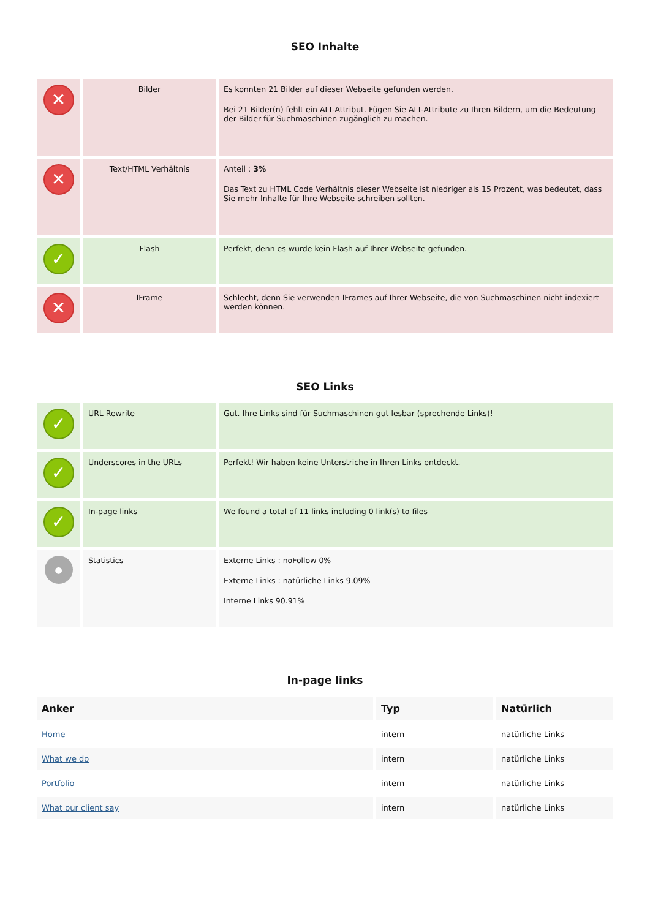SEO Inhalte
| ✕ | Bilder | Es konnten 21 Bilder auf dieser Webseite gefunden werden. Bei 21 Bilder(n) fehlt ein ALT-Attribut. Fügen Sie ALT-Attribute zu Ihren Bildern, um die Bedeutung der Bilder für Suchmaschinen zugänglich zu machen. |
| ✕ | Text/HTML Verhältnis | Anteil : 3% Das Text zu HTML Code Verhältnis dieser Webseite ist niedriger als 15 Prozent, was bedeutet, dass Sie mehr Inhalte für Ihre Webseite schreiben sollten. |
| ✓ | Flash | Perfekt, denn es wurde kein Flash auf Ihrer Webseite gefunden. |
| ✕ | IFrame | Schlecht, denn Sie verwenden IFrames auf Ihrer Webseite, die von Suchmaschinen nicht indexiert werden können. |
SEO Links
| ✓ | URL Rewrite | Gut. Ihre Links sind für Suchmaschinen gut lesbar (sprechende Links)! |
| ✓ | Underscores in the URLs | Perfekt! Wir haben keine Unterstriche in Ihren Links entdeckt. |
| ✓ | In-page links | We found a total of 11 links including 0 link(s) to files |
| ● | Statistics | Externe Links : noFollow 0% Externe Links : natürliche Links 9.09% Interne Links 90.91% |
In-page links
| Anker | Typ | Natürlich |
| --- | --- | --- |
| Home | intern | natürliche Links |
| What we do | intern | natürliche Links |
| Portfolio | intern | natürliche Links |
| What our client say | intern | natürliche Links |